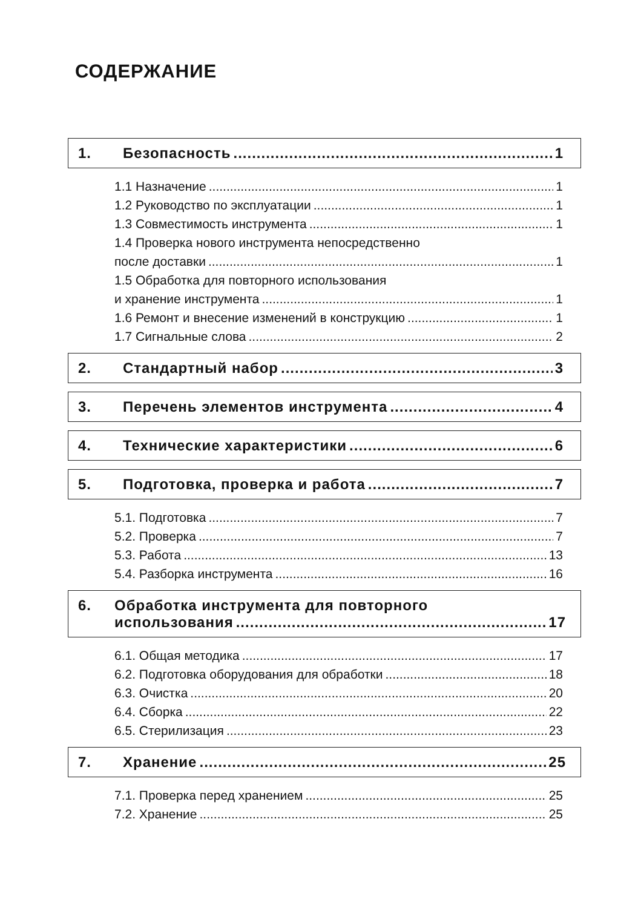СОДЕРЖАНИЕ
1. Безопасность 1
1.1 Назначение 1
1.2 Руководство по эксплуатации 1
1.3 Совместимость инструмента 1
1.4 Проверка нового инструмента непосредственно
после доставки 1
1.5 Обработка для повторного использования
и хранение инструмента 1
1.6 Ремонт и внесение изменений в конструкцию 1
1.7 Сигнальные слова 2
2. Стандартный набор 3
3. Перечень элементов инструмента 4
4. Технические характеристики 6
5. Подготовка, проверка и работа 7
5.1. Подготовка 7
5.2. Проверка 7
5.3. Работа 13
5.4. Разборка инструмента 16
6. Обработка инструмента для повторного
использования 17
6.1. Общая методика 17
6.2. Подготовка оборудования для обработки 18
6.3. Очистка 20
6.4. Сборка 22
6.5. Стерилизация 23
7. Хранение 25
7.1. Проверка перед хранением 25
7.2. Хранение 25